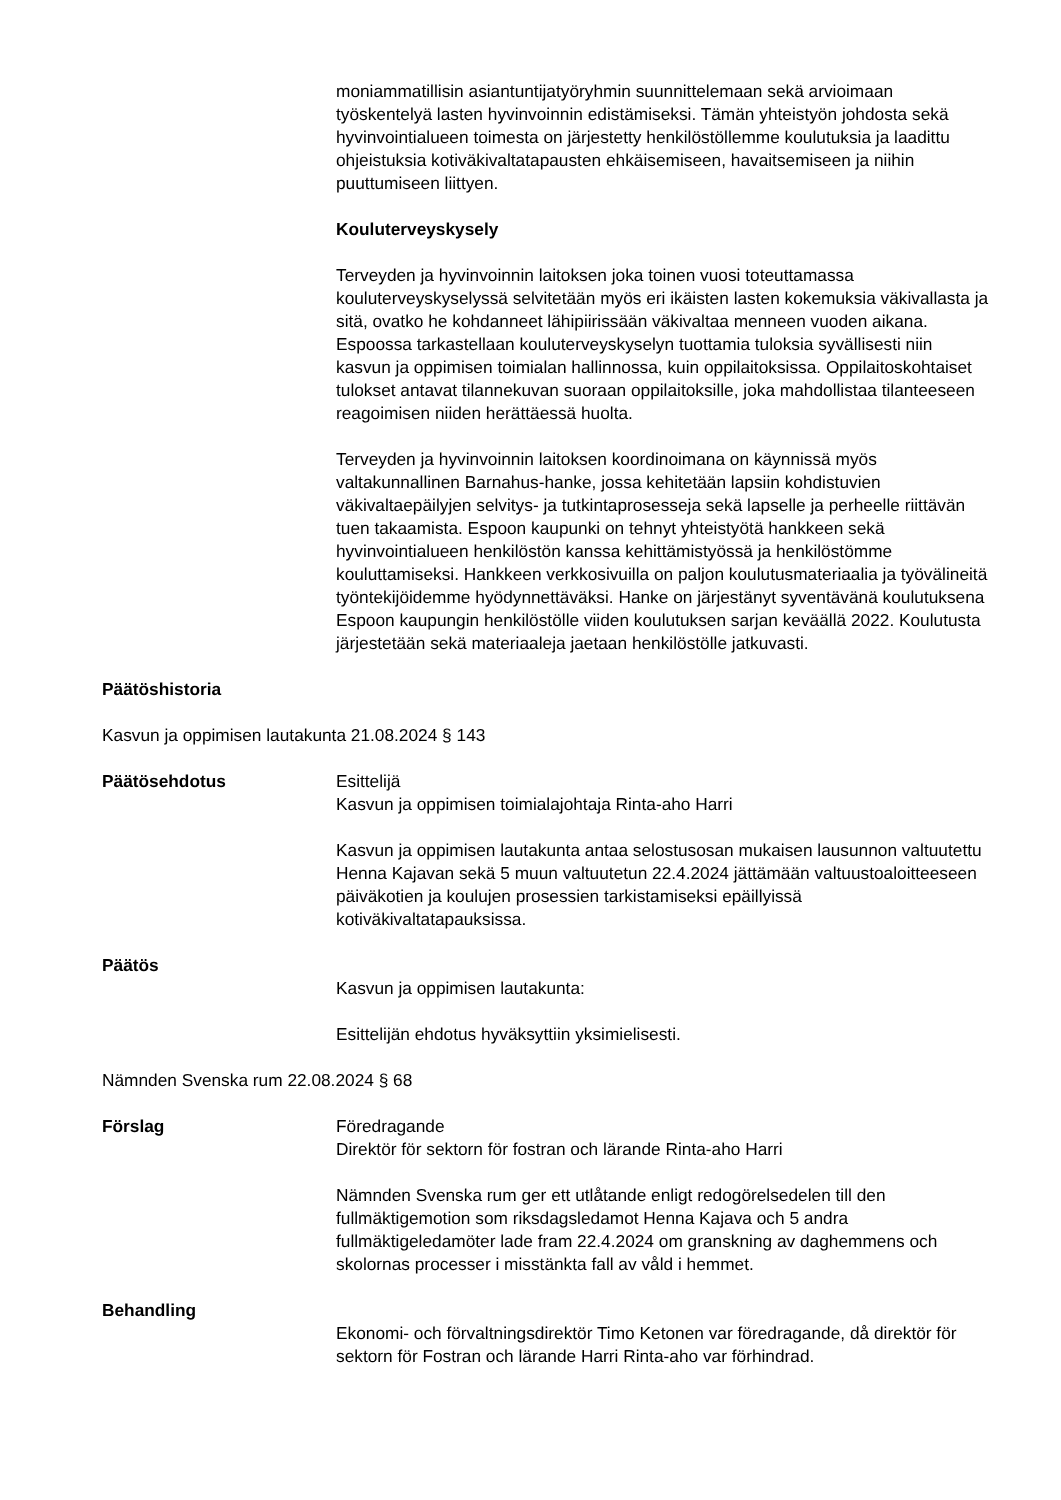moniammatillisin asiantuntijatyöryhmin suunnittelemaan sekä arvioimaan työskentelyä lasten hyvinvoinnin edistämiseksi. Tämän yhteistyön johdosta sekä hyvinvointialueen toimesta on järjestetty henkilöstöllemme koulutuksia ja laadittu ohjeistuksia kotiväkivaltatapausten ehkäisemiseen, havaitsemiseen ja niihin puuttumiseen liittyen.
Kouluterveyskysely
Terveyden ja hyvinvoinnin laitoksen joka toinen vuosi toteuttamassa kouluterveyskyselyssä selvitetään myös eri ikäisten lasten kokemuksia väkivallasta ja sitä, ovatko he kohdanneet lähipiirissään väkivaltaa menneen vuoden aikana. Espoossa tarkastellaan kouluterveyskyselyn tuottamia tuloksia syvällisesti niin kasvun ja oppimisen toimialan hallinnossa, kuin oppilaitoksissa. Oppilaitoskohtaiset tulokset antavat tilannekuvan suoraan oppilaitoksille, joka mahdollistaa tilanteeseen reagoimisen niiden herättäessä huolta.
Terveyden ja hyvinvoinnin laitoksen koordinoimana on käynnissä myös valtakunnallinen Barnahus-hanke, jossa kehitetään lapsiin kohdistuvien väkivaltaepäilyjen selvitys- ja tutkintaprosesseja sekä lapselle ja perheelle riittävän tuen takaamista. Espoon kaupunki on tehnyt yhteistyötä hankkeen sekä hyvinvointialueen henkilöstön kanssa kehittämistyössä ja henkilöstömme kouluttamiseksi. Hankkeen verkkosivuilla on paljon koulutusmateriaalia ja työvälineitä työntekijöidemme hyödynnettäväksi. Hanke on järjestänyt syventävänä koulutuksena Espoon kaupungin henkilöstölle viiden koulutuksen sarjan keväällä 2022. Koulutusta järjestetään sekä materiaaleja jaetaan henkilöstölle jatkuvasti.
Päätöshistoria
Kasvun ja oppimisen lautakunta 21.08.2024 § 143
Päätösehdotus Esittelijä
Kasvun ja oppimisen toimialajohtaja Rinta-aho Harri
Kasvun ja oppimisen lautakunta antaa selostusosan mukaisen lausunnon valtuutettu Henna Kajavan sekä 5 muun valtuutetun 22.4.2024 jättämään valtuustoaloitteeseen päiväkotien ja koulujen prosessien tarkistamiseksi epäillyissä kotiväkivaltatapauksissa.
Päätös
Kasvun ja oppimisen lautakunta:
Esittelijän ehdotus hyväksyttiin yksimielisesti.
Nämnden Svenska rum 22.08.2024 § 68
Förslag Föredragande
Direktör för sektorn för fostran och lärande Rinta-aho Harri
Nämnden Svenska rum ger ett utlåtande enligt redogörelsedelen till den fullmäktigemotion som riksdagsledamot Henna Kajava och 5 andra fullmäktigeledamöter lade fram 22.4.2024 om granskning av daghemmens och skolornas processer i misstänkta fall av våld i hemmet.
Behandling
Ekonomi- och förvaltningsdirektör Timo Ketonen var föredragande, då direktör för sektorn för Fostran och lärande Harri Rinta-aho var förhindrad.